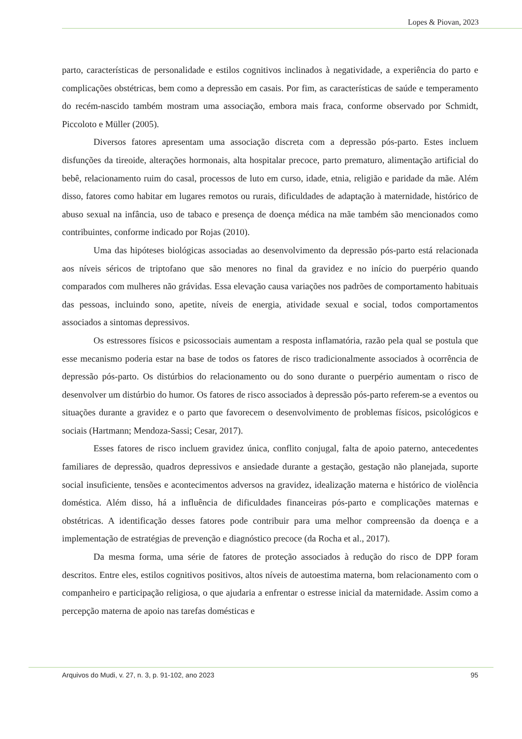Lopes & Piovan, 2023
parto, características de personalidade e estilos cognitivos inclinados à negatividade, a experiência do parto e complicações obstétricas, bem como a depressão em casais. Por fim, as características de saúde e temperamento do recém-nascido também mostram uma associação, embora mais fraca, conforme observado por Schmidt, Piccoloto e Müller (2005).
Diversos fatores apresentam uma associação discreta com a depressão pós-parto. Estes incluem disfunções da tireoide, alterações hormonais, alta hospitalar precoce, parto prematuro, alimentação artificial do bebê, relacionamento ruim do casal, processos de luto em curso, idade, etnia, religião e paridade da mãe. Além disso, fatores como habitar em lugares remotos ou rurais, dificuldades de adaptação à maternidade, histórico de abuso sexual na infância, uso de tabaco e presença de doença médica na mãe também são mencionados como contribuintes, conforme indicado por Rojas (2010).
Uma das hipóteses biológicas associadas ao desenvolvimento da depressão pós-parto está relacionada aos níveis séricos de triptofano que são menores no final da gravidez e no início do puerpério quando comparados com mulheres não grávidas. Essa elevação causa variações nos padrões de comportamento habituais das pessoas, incluindo sono, apetite, níveis de energia, atividade sexual e social, todos comportamentos associados a sintomas depressivos.
Os estressores físicos e psicossociais aumentam a resposta inflamatória, razão pela qual se postula que esse mecanismo poderia estar na base de todos os fatores de risco tradicionalmente associados à ocorrência de depressão pós-parto. Os distúrbios do relacionamento ou do sono durante o puerpério aumentam o risco de desenvolver um distúrbio do humor. Os fatores de risco associados à depressão pós-parto referem-se a eventos ou situações durante a gravidez e o parto que favorecem o desenvolvimento de problemas físicos, psicológicos e sociais (Hartmann; Mendoza-Sassi; Cesar, 2017).
Esses fatores de risco incluem gravidez única, conflito conjugal, falta de apoio paterno, antecedentes familiares de depressão, quadros depressivos e ansiedade durante a gestação, gestação não planejada, suporte social insuficiente, tensões e acontecimentos adversos na gravidez, idealização materna e histórico de violência doméstica. Além disso, há a influência de dificuldades financeiras pós-parto e complicações maternas e obstétricas. A identificação desses fatores pode contribuir para uma melhor compreensão da doença e a implementação de estratégias de prevenção e diagnóstico precoce (da Rocha et al., 2017).
Da mesma forma, uma série de fatores de proteção associados à redução do risco de DPP foram descritos. Entre eles, estilos cognitivos positivos, altos níveis de autoestima materna, bom relacionamento com o companheiro e participação religiosa, o que ajudaria a enfrentar o estresse inicial da maternidade. Assim como a percepção materna de apoio nas tarefas domésticas e
Arquivos do Mudi, v. 27, n. 3, p. 91-102, ano 2023 95